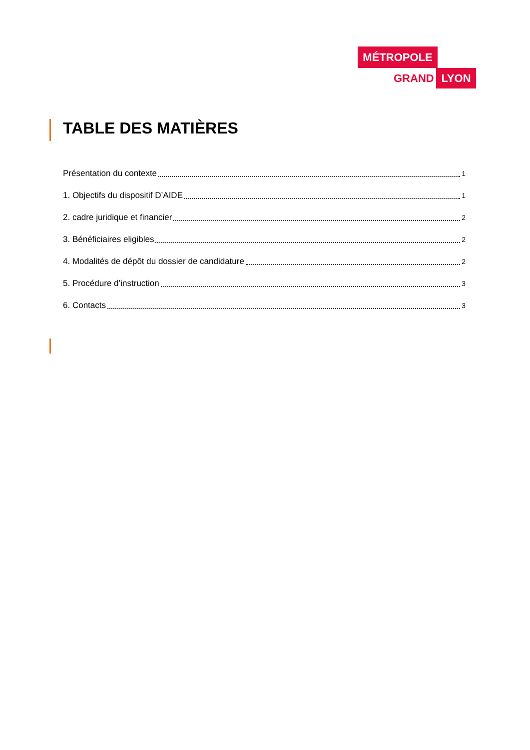MÉTROPOLE
GRAND LYON
TABLE DES MATIÈRES
Présentation du contexte 1
1. Objectifs du dispositif D’AIDE 1
2. cadre juridique et financier 2
3. Bénéficiaires eligibles 2
4. Modalités de dépôt du dossier de candidature 2
5. Procédure d’instruction 3
6. Contacts 3